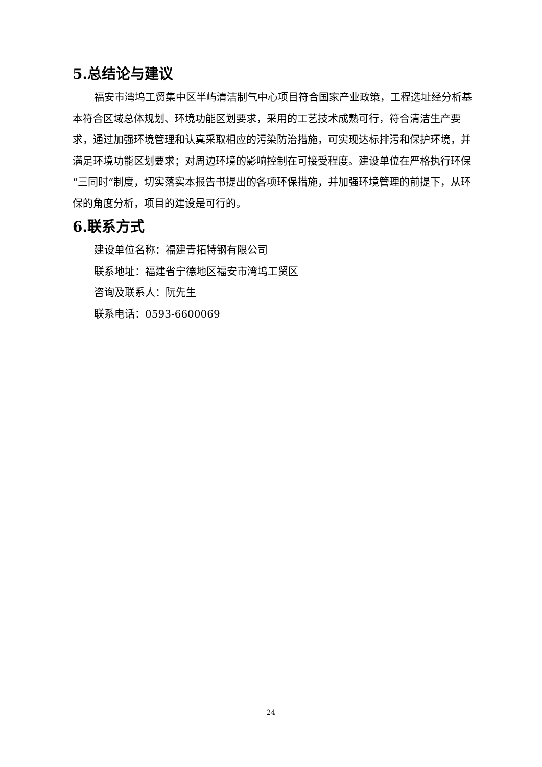5.总结论与建议
福安市湾坞工贸集中区半屿清洁制气中心项目符合国家产业政策，工程选址经分析基本符合区域总体规划、环境功能区划要求，采用的工艺技术成熟可行，符合清洁生产要求，通过加强环境管理和认真采取相应的污染防治措施，可实现达标排污和保护环境，并满足环境功能区划要求；对周边环境的影响控制在可接受程度。建设单位在严格执行环保“三同时”制度，切实落实本报告书提出的各项环保措施，并加强环境管理的前提下，从环保的角度分析，项目的建设是可行的。
6.联系方式
建设单位名称：福建青拓特钢有限公司
联系地址：福建省宁德地区福安市湾坞工贸区
咨询及联系人：阮先生
联系电话：0593-6600069
24